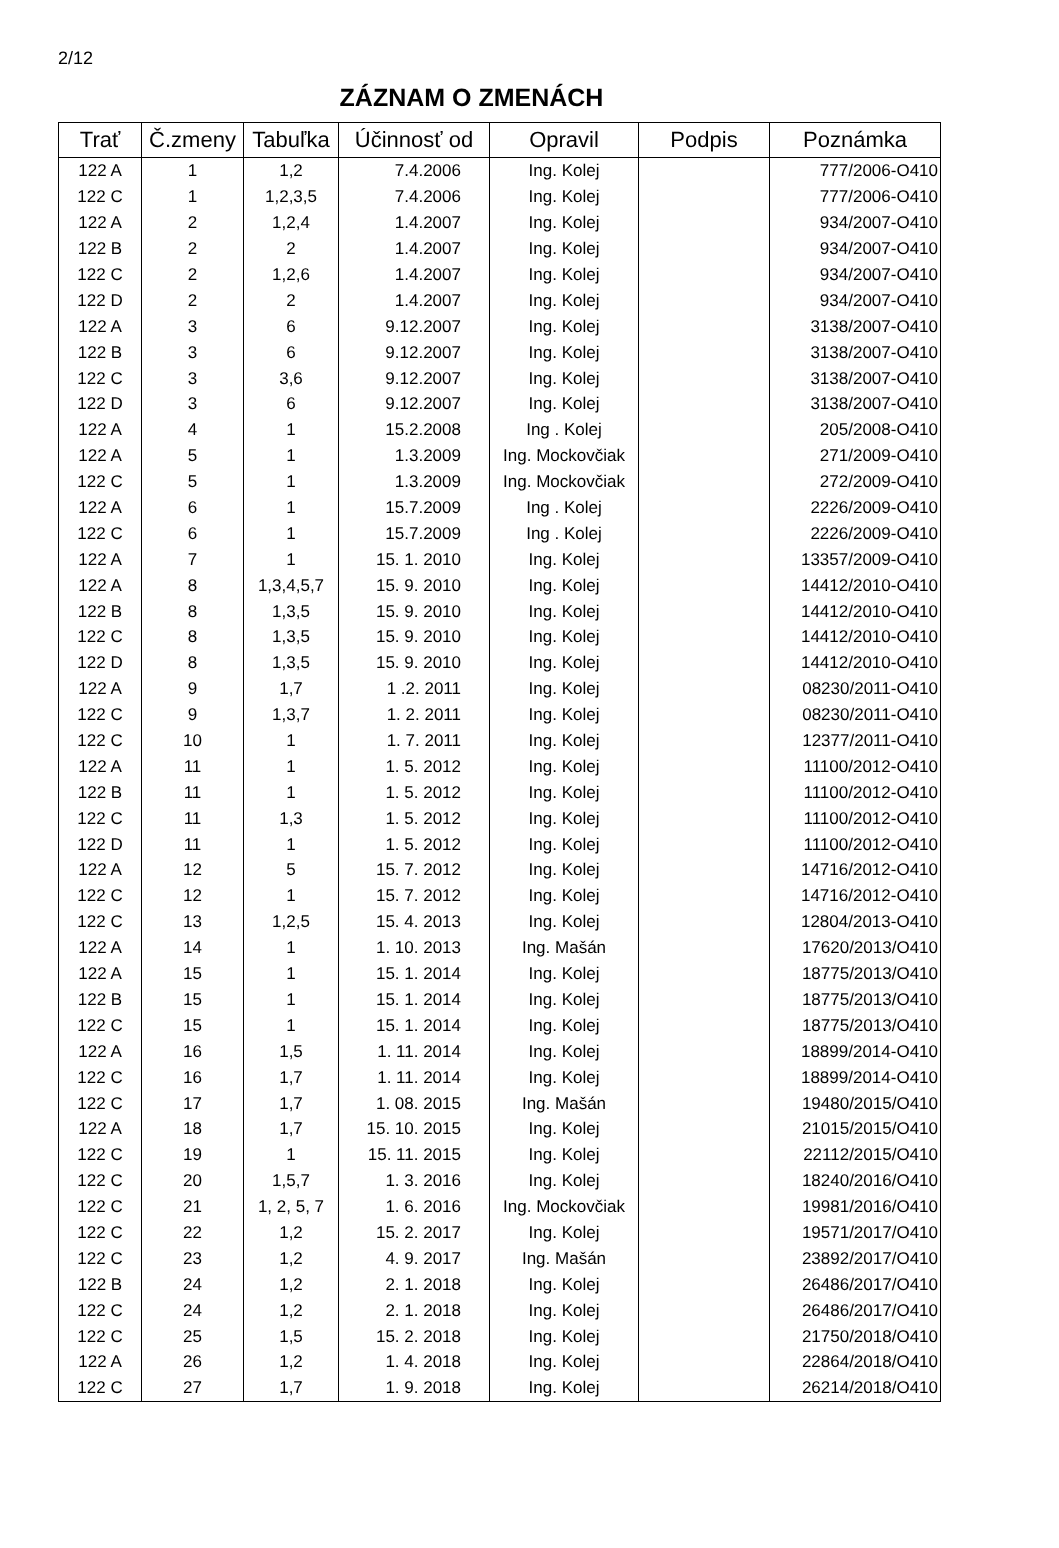2/12
ZÁZNAM O ZMENÁCH
| Trať | Č.zmeny | Tabuľka | Účinnosť od | Opravil | Podpis | Poznámka |
| --- | --- | --- | --- | --- | --- | --- |
| 122 A | 1 | 1,2 | 7.4.2006 | Ing. Kolej | | 777/2006-O410 |
| 122 C | 1 | 1,2,3,5 | 7.4.2006 | Ing. Kolej | | 777/2006-O410 |
| 122 A | 2 | 1,2,4 | 1.4.2007 | Ing. Kolej | | 934/2007-O410 |
| 122 B | 2 | 2 | 1.4.2007 | Ing. Kolej | | 934/2007-O410 |
| 122 C | 2 | 1,2,6 | 1.4.2007 | Ing. Kolej | | 934/2007-O410 |
| 122 D | 2 | 2 | 1.4.2007 | Ing. Kolej | | 934/2007-O410 |
| 122 A | 3 | 6 | 9.12.2007 | Ing. Kolej | | 3138/2007-O410 |
| 122 B | 3 | 6 | 9.12.2007 | Ing. Kolej | | 3138/2007-O410 |
| 122 C | 3 | 3,6 | 9.12.2007 | Ing. Kolej | | 3138/2007-O410 |
| 122 D | 3 | 6 | 9.12.2007 | Ing. Kolej | | 3138/2007-O410 |
| 122 A | 4 | 1 | 15.2.2008 | Ing . Kolej | | 205/2008-O410 |
| 122 A | 5 | 1 | 1.3.2009 | Ing. Mockovčiak | | 271/2009-O410 |
| 122 C | 5 | 1 | 1.3.2009 | Ing. Mockovčiak | | 272/2009-O410 |
| 122 A | 6 | 1 | 15.7.2009 | Ing . Kolej | | 2226/2009-O410 |
| 122 C | 6 | 1 | 15.7.2009 | Ing . Kolej | | 2226/2009-O410 |
| 122 A | 7 | 1 | 15. 1. 2010 | Ing. Kolej | | 13357/2009-O410 |
| 122 A | 8 | 1,3,4,5,7 | 15. 9. 2010 | Ing. Kolej | | 14412/2010-O410 |
| 122 B | 8 | 1,3,5 | 15. 9. 2010 | Ing. Kolej | | 14412/2010-O410 |
| 122 C | 8 | 1,3,5 | 15. 9. 2010 | Ing. Kolej | | 14412/2010-O410 |
| 122 D | 8 | 1,3,5 | 15. 9. 2010 | Ing. Kolej | | 14412/2010-O410 |
| 122 A | 9 | 1,7 | 1 .2. 2011 | Ing. Kolej | | 08230/2011-O410 |
| 122 C | 9 | 1,3,7 | 1. 2. 2011 | Ing. Kolej | | 08230/2011-O410 |
| 122 C | 10 | 1 | 1. 7. 2011 | Ing. Kolej | | 12377/2011-O410 |
| 122 A | 11 | 1 | 1. 5. 2012 | Ing. Kolej | | 11100/2012-O410 |
| 122 B | 11 | 1 | 1. 5. 2012 | Ing. Kolej | | 11100/2012-O410 |
| 122 C | 11 | 1,3 | 1. 5. 2012 | Ing. Kolej | | 11100/2012-O410 |
| 122 D | 11 | 1 | 1. 5. 2012 | Ing. Kolej | | 11100/2012-O410 |
| 122 A | 12 | 5 | 15. 7. 2012 | Ing. Kolej | | 14716/2012-O410 |
| 122 C | 12 | 1 | 15. 7. 2012 | Ing. Kolej | | 14716/2012-O410 |
| 122 C | 13 | 1,2,5 | 15. 4. 2013 | Ing. Kolej | | 12804/2013-O410 |
| 122 A | 14 | 1 | 1. 10. 2013 | Ing. Mašán | | 17620/2013/O410 |
| 122 A | 15 | 1 | 15. 1. 2014 | Ing. Kolej | | 18775/2013/O410 |
| 122 B | 15 | 1 | 15. 1. 2014 | Ing. Kolej | | 18775/2013/O410 |
| 122 C | 15 | 1 | 15. 1. 2014 | Ing. Kolej | | 18775/2013/O410 |
| 122 A | 16 | 1,5 | 1. 11. 2014 | Ing. Kolej | | 18899/2014-O410 |
| 122 C | 16 | 1,7 | 1. 11. 2014 | Ing. Kolej | | 18899/2014-O410 |
| 122 C | 17 | 1,7 | 1. 08. 2015 | Ing. Mašán | | 19480/2015/O410 |
| 122 A | 18 | 1,7 | 15. 10. 2015 | Ing. Kolej | | 21015/2015/O410 |
| 122 C | 19 | 1 | 15. 11. 2015 | Ing. Kolej | | 22112/2015/O410 |
| 122 C | 20 | 1,5,7 | 1. 3. 2016 | Ing. Kolej | | 18240/2016/O410 |
| 122 C | 21 | 1, 2, 5, 7 | 1. 6. 2016 | Ing. Mockovčiak | | 19981/2016/O410 |
| 122 C | 22 | 1,2 | 15. 2. 2017 | Ing. Kolej | | 19571/2017/O410 |
| 122 C | 23 | 1,2 | 4. 9. 2017 | Ing. Mašán | | 23892/2017/O410 |
| 122 B | 24 | 1,2 | 2. 1. 2018 | Ing. Kolej | | 26486/2017/O410 |
| 122 C | 24 | 1,2 | 2. 1. 2018 | Ing. Kolej | | 26486/2017/O410 |
| 122 C | 25 | 1,5 | 15. 2. 2018 | Ing. Kolej | | 21750/2018/O410 |
| 122 A | 26 | 1,2 | 1. 4. 2018 | Ing. Kolej | | 22864/2018/O410 |
| 122 C | 27 | 1,7 | 1. 9. 2018 | Ing. Kolej | | 26214/2018/O410 |